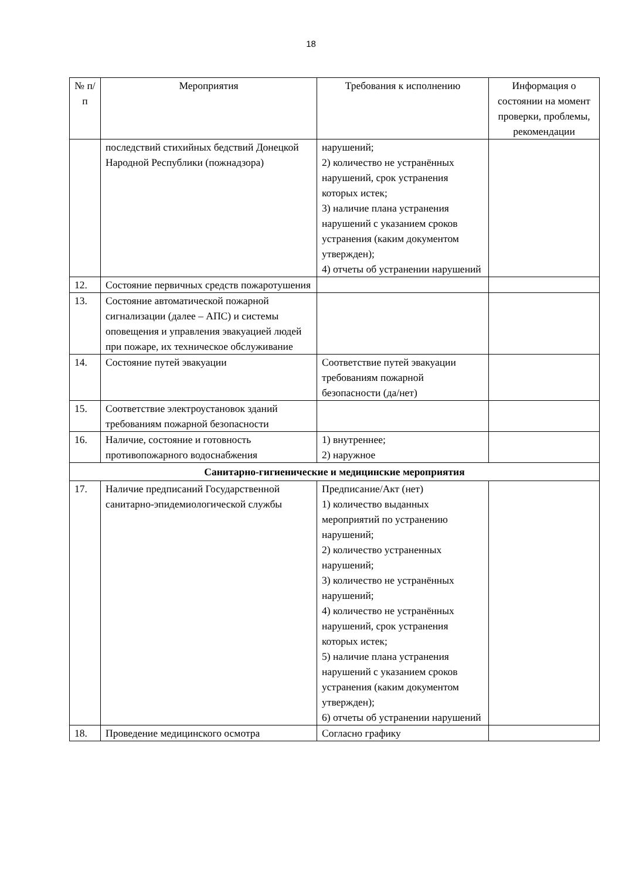18
| № п/п | Мероприятия | Требования к исполнению | Информация о состоянии на момент проверки, проблемы, рекомендации |
| --- | --- | --- | --- |
| | последствий стихийных бедствий Донецкой Народной Республики (пожнадзора) | нарушений; 2) количество не устранённых нарушений, срок устранения которых истек; 3) наличие плана устранения нарушений с указанием сроков устранения (каким документом утвержден); 4) отчеты об устранении нарушений | |
| 12. | Состояние первичных средств пожаротушения | | |
| 13. | Состояние автоматической пожарной сигнализации (далее – АПС) и системы оповещения и управления эвакуацией людей при пожаре, их техническое обслуживание | | |
| 14. | Состояние путей эвакуации | Соответствие путей эвакуации требованиям пожарной безопасности (да/нет) | |
| 15. | Соответствие электроустановок зданий требованиям пожарной безопасности | | |
| 16. | Наличие, состояние и готовность противопожарного водоснабжения | 1) внутреннее; 2) наружное | |
| Санитарно-гигиенические и медицинские мероприятия | | | |
| 17. | Наличие предписаний Государственной санитарно-эпидемиологической службы | Предписание/Акт (нет) 1) количество выданных мероприятий по устранению нарушений; 2) количество устраненных нарушений; 3) количество не устранённых нарушений; 4) количество не устранённых нарушений, срок устранения которых истек; 5) наличие плана устранения нарушений с указанием сроков устранения (каким документом утвержден); 6) отчеты об устранении нарушений | |
| 18. | Проведение медицинского осмотра | Согласно графику | |